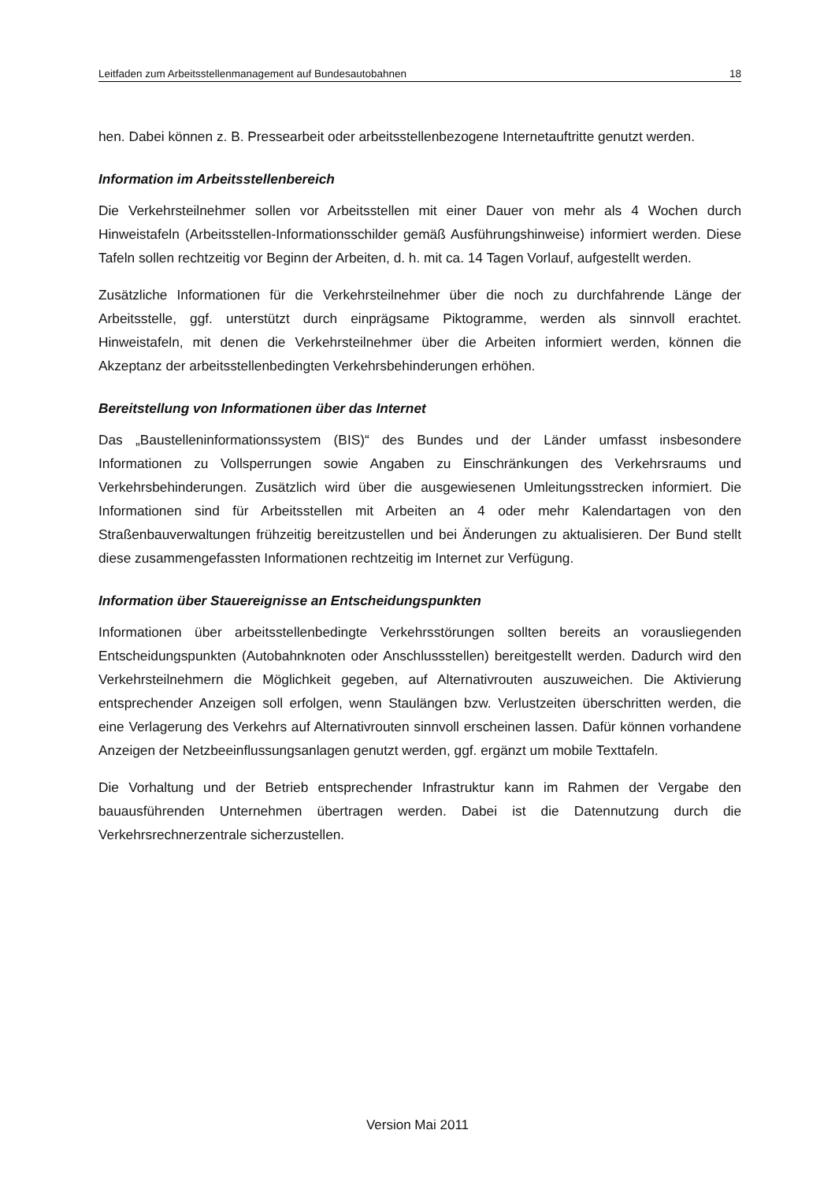Leitfaden zum Arbeitsstellenmanagement auf Bundesautobahnen 18
hen. Dabei können z. B. Pressearbeit oder arbeitsstellenbezogene Internetauftritte genutzt werden.
Information im Arbeitsstellenbereich
Die Verkehrsteilnehmer sollen vor Arbeitsstellen mit einer Dauer von mehr als 4 Wochen durch Hinweistafeln (Arbeitsstellen-Informationsschilder gemäß Ausführungshinweise) informiert werden. Diese Tafeln sollen rechtzeitig vor Beginn der Arbeiten, d. h. mit ca. 14 Tagen Vorlauf, aufgestellt werden.
Zusätzliche Informationen für die Verkehrsteilnehmer über die noch zu durchfahrende Länge der Arbeitsstelle, ggf. unterstützt durch einprägsame Piktogramme, werden als sinnvoll erachtet. Hinweistafeln, mit denen die Verkehrsteilnehmer über die Arbeiten informiert werden, können die Akzeptanz der arbeitsstellenbedingten Verkehrsbehinderungen erhöhen.
Bereitstellung von Informationen über das Internet
Das „Baustelleninformationssystem (BIS)“ des Bundes und der Länder umfasst insbesondere Informationen zu Vollsperrungen sowie Angaben zu Einschränkungen des Verkehrsraums und Verkehrsbehinderungen. Zusätzlich wird über die ausgewiesenen Umleitungsstrecken informiert. Die Informationen sind für Arbeitsstellen mit Arbeiten an 4 oder mehr Kalendartagen von den Straßenbauverwaltungen frühzeitig bereitzustellen und bei Änderungen zu aktualisieren. Der Bund stellt diese zusammengefassten Informationen rechtzeitig im Internet zur Verfügung.
Information über Stauereignisse an Entscheidungspunkten
Informationen über arbeitsstellenbedingte Verkehrsstörungen sollten bereits an vorausliegenden Entscheidungspunkten (Autobahnknoten oder Anschlussstellen) bereitgestellt werden. Dadurch wird den Verkehrsteilnehmern die Möglichkeit gegeben, auf Alternativrouten auszuweichen. Die Aktivierung entsprechender Anzeigen soll erfolgen, wenn Staulängen bzw. Verlustzeiten überschritten werden, die eine Verlagerung des Verkehrs auf Alternativrouten sinnvoll erscheinen lassen. Dafür können vorhandene Anzeigen der Netzbeeinflussungsanlagen genutzt werden, ggf. ergänzt um mobile Texttafeln.
Die Vorhaltung und der Betrieb entsprechender Infrastruktur kann im Rahmen der Vergabe den bauausführenden Unternehmen übertragen werden. Dabei ist die Datennutzung durch die Verkehrsrechnerzentrale sicherzustellen.
Version Mai 2011